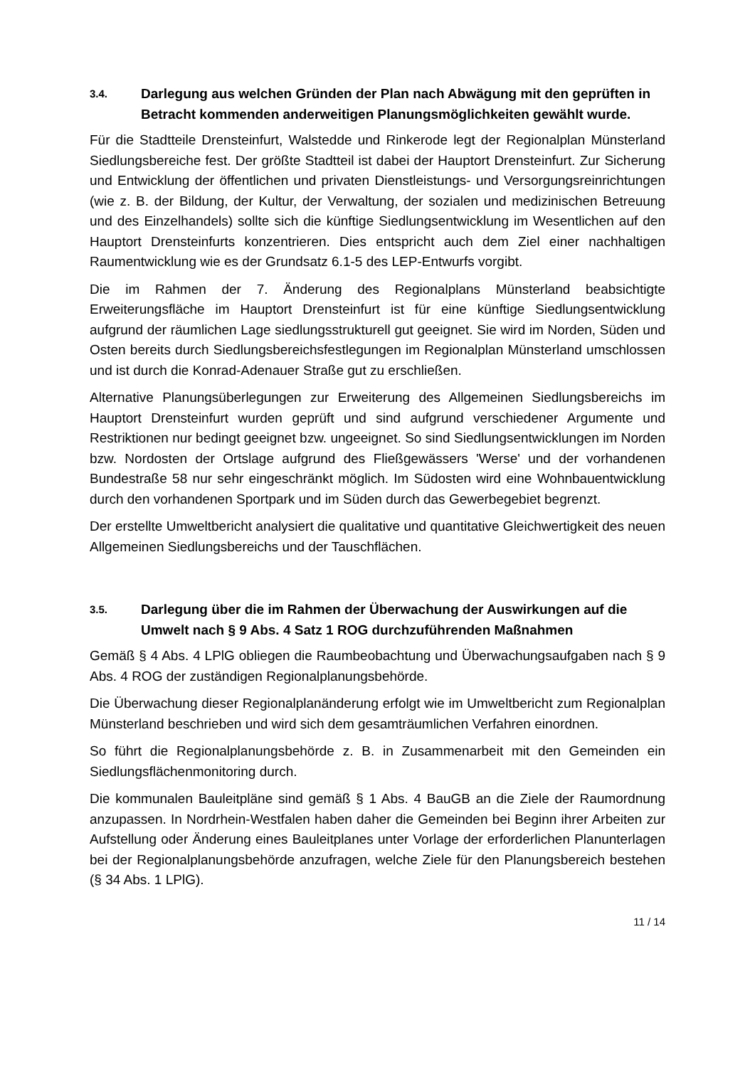3.4. Darlegung aus welchen Gründen der Plan nach Abwägung mit den geprüften in Betracht kommenden anderweitigen Planungsmöglichkeiten gewählt wurde.
Für die Stadtteile Drensteinfurt, Walstedde und Rinkerode legt der Regionalplan Münsterland Siedlungsbereiche fest. Der größte Stadtteil ist dabei der Hauptort Drensteinfurt. Zur Sicherung und Entwicklung der öffentlichen und privaten Dienstleistungs- und Versorgungsreinrichtungen (wie z. B. der Bildung, der Kultur, der Verwaltung, der sozialen und medizinischen Betreuung und des Einzelhandels) sollte sich die künftige Siedlungsentwicklung im Wesentlichen auf den Hauptort Drensteinfurts konzentrieren. Dies entspricht auch dem Ziel einer nachhaltigen Raumentwicklung wie es der Grundsatz 6.1-5 des LEP-Entwurfs vorgibt.
Die im Rahmen der 7. Änderung des Regionalplans Münsterland beabsichtigte Erweiterungsfläche im Hauptort Drensteinfurt ist für eine künftige Siedlungsentwicklung aufgrund der räumlichen Lage siedlungsstrukturell gut geeignet. Sie wird im Norden, Süden und Osten bereits durch Siedlungsbereichsfestlegungen im Regionalplan Münsterland umschlossen und ist durch die Konrad-Adenauer Straße gut zu erschließen.
Alternative Planungsüberlegungen zur Erweiterung des Allgemeinen Siedlungsbereichs im Hauptort Drensteinfurt wurden geprüft und sind aufgrund verschiedener Argumente und Restriktionen nur bedingt geeignet bzw. ungeeignet. So sind Siedlungsentwicklungen im Norden bzw. Nordosten der Ortslage aufgrund des Fließgewässers 'Werse' und der vorhandenen Bundestraße 58 nur sehr eingeschränkt möglich. Im Südosten wird eine Wohnbauentwicklung durch den vorhandenen Sportpark und im Süden durch das Gewerbegebiet begrenzt.
Der erstellte Umweltbericht analysiert die qualitative und quantitative Gleichwertigkeit des neuen Allgemeinen Siedlungsbereichs und der Tauschflächen.
3.5. Darlegung über die im Rahmen der Überwachung der Auswirkungen auf die Umwelt nach § 9 Abs. 4 Satz 1 ROG durchzuführenden Maßnahmen
Gemäß § 4 Abs. 4 LPlG obliegen die Raumbeobachtung und Überwachungsaufgaben nach § 9 Abs. 4 ROG der zuständigen Regionalplanungsbehörde.
Die Überwachung dieser Regionalplanänderung erfolgt wie im Umweltbericht zum Regionalplan Münsterland beschrieben und wird sich dem gesamträumlichen Verfahren einordnen.
So führt die Regionalplanungsbehörde z. B. in Zusammenarbeit mit den Gemeinden ein Siedlungsflächenmonitoring durch.
Die kommunalen Bauleitpläne sind gemäß § 1 Abs. 4 BauGB an die Ziele der Raumordnung anzupassen. In Nordrhein-Westfalen haben daher die Gemeinden bei Beginn ihrer Arbeiten zur Aufstellung oder Änderung eines Bauleitplanes unter Vorlage der erforderlichen Planunterlagen bei der Regionalplanungsbehörde anzufragen, welche Ziele für den Planungsbereich bestehen (§ 34 Abs. 1 LPlG).
11 / 14